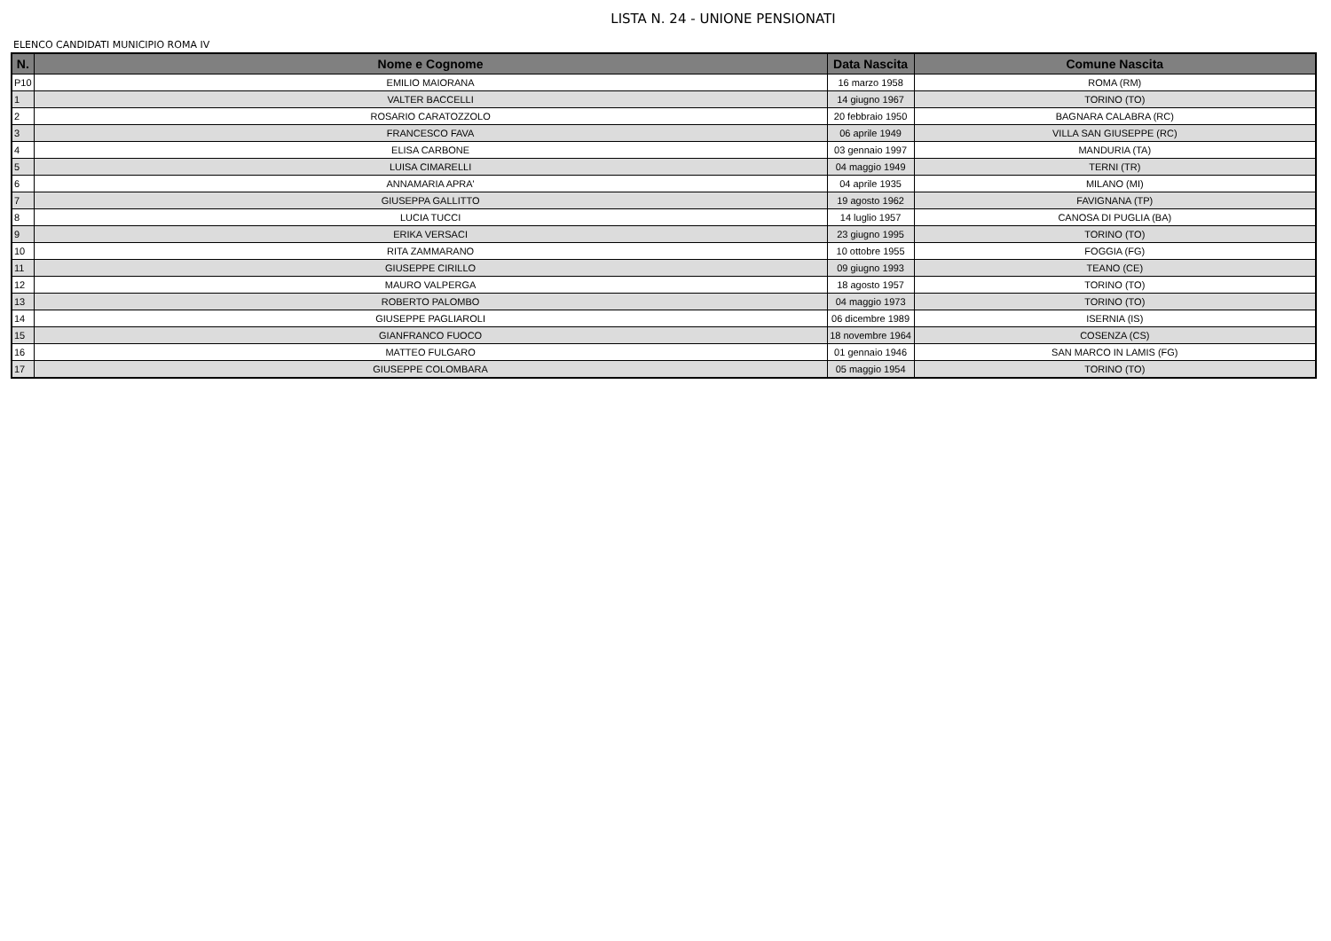LISTA N. 24 - UNIONE PENSIONATI
ELENCO CANDIDATI MUNICIPIO ROMA IV
| N. | Nome e Cognome | Data Nascita | Comune Nascita |
| --- | --- | --- | --- |
| P10 | EMILIO MAIORANA | 16 marzo 1958 | ROMA (RM) |
| 1 | VALTER BACCELLI | 14 giugno 1967 | TORINO (TO) |
| 2 | ROSARIO CARATOZZOLO | 20 febbraio 1950 | BAGNARA CALABRA (RC) |
| 3 | FRANCESCO FAVA | 06 aprile 1949 | VILLA SAN GIUSEPPE (RC) |
| 4 | ELISA CARBONE | 03 gennaio 1997 | MANDURIA (TA) |
| 5 | LUISA CIMARELLI | 04 maggio 1949 | TERNI (TR) |
| 6 | ANNAMARIA APRA' | 04 aprile 1935 | MILANO (MI) |
| 7 | GIUSEPPA GALLITTO | 19 agosto 1962 | FAVIGNANA (TP) |
| 8 | LUCIA TUCCI | 14 luglio 1957 | CANOSA DI PUGLIA (BA) |
| 9 | ERIKA VERSACI | 23 giugno 1995 | TORINO (TO) |
| 10 | RITA ZAMMARANO | 10 ottobre 1955 | FOGGIA (FG) |
| 11 | GIUSEPPE CIRILLO | 09 giugno 1993 | TEANO (CE) |
| 12 | MAURO VALPERGA | 18 agosto 1957 | TORINO (TO) |
| 13 | ROBERTO PALOMBO | 04 maggio 1973 | TORINO (TO) |
| 14 | GIUSEPPE PAGLIAROLI | 06 dicembre 1989 | ISERNIA (IS) |
| 15 | GIANFRANCO FUOCO | 18 novembre 1964 | COSENZA (CS) |
| 16 | MATTEO FULGARO | 01 gennaio 1946 | SAN MARCO IN LAMIS (FG) |
| 17 | GIUSEPPE COLOMBARA | 05 maggio 1954 | TORINO (TO) |